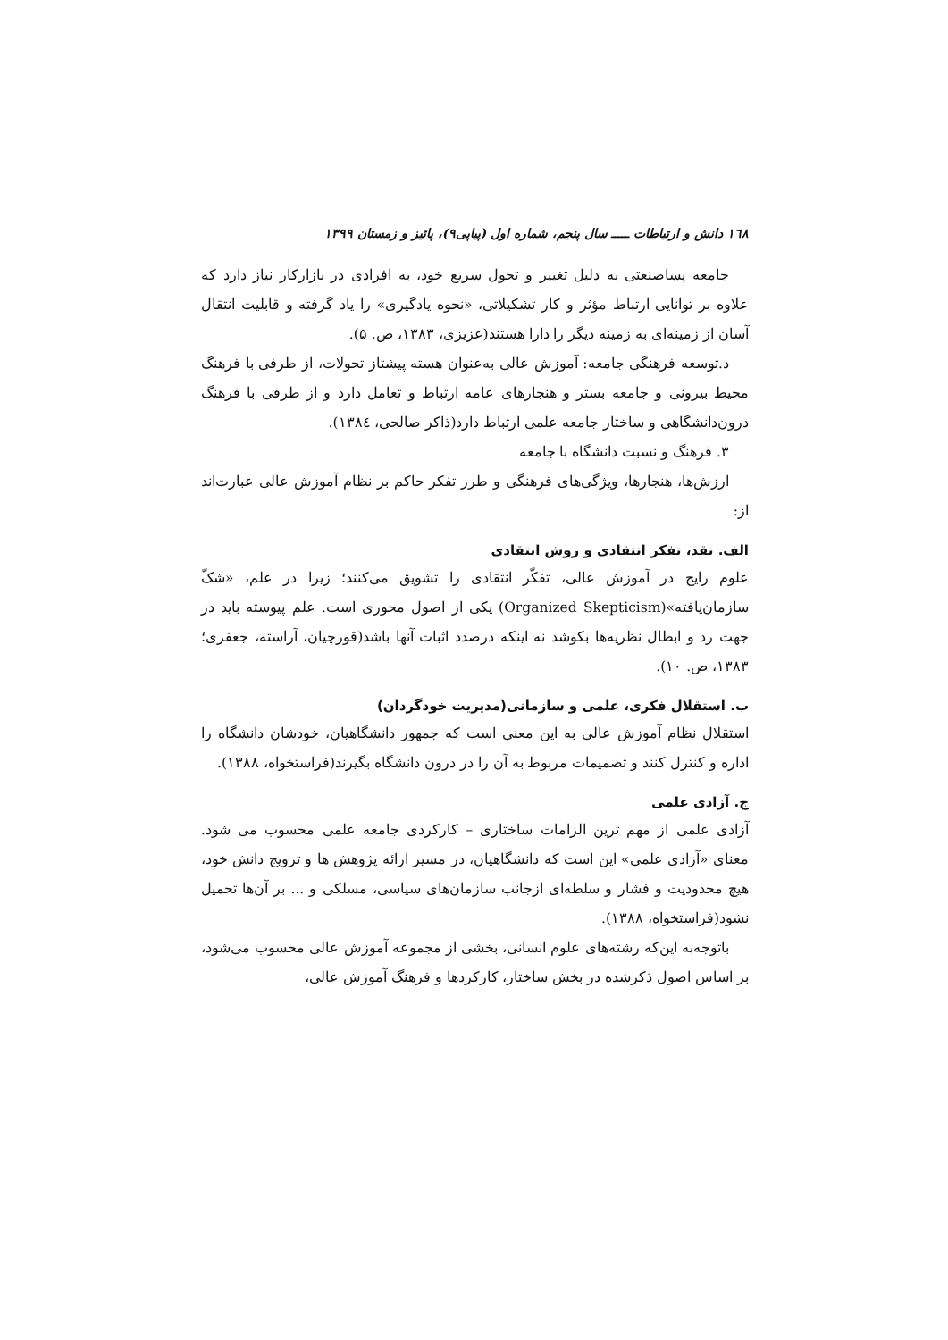١٦٨ دانش و ارتباطات ـــــ سال پنجم، شماره اول (پیاپی۹)، پائیز و زمستان ۱۳۹۹
جامعه پساصنعتی به دلیل تغییر و تحول سریع خود، به افرادی در بازارکار نیاز دارد که علاوه بر توانایی ارتباط مؤثر و کار تشکیلاتی، «نحوه یادگیری» را یاد گرفته و قابلیت انتقال آسان از زمینه‌ای به زمینه دیگر را دارا هستند(عزیزی، ۱۳۸۳، ص. ۵).
د.توسعه فرهنگی جامعه: آموزش عالی به‌عنوان هسته پیشتاز تحولات، از طرفی با فرهنگ محیط بیرونی و جامعه بستر و هنجارهای عامه ارتباط و تعامل دارد و از طرفی با فرهنگ درون‌دانشگاهی و ساختار جامعه علمی ارتباط دارد(ذاکر صالحی، ۱۳۸٤).
۳. فرهنگ و نسبت دانشگاه با جامعه
ارزش‌ها، هنجارها، ویژگی‌های فرهنگی و طرز تفکر حاکم بر نظام آموزش عالی عبارت‌اند از:
الف. نقد، تفکر انتقادی و روش انتقادی
علوم رایج در آموزش عالی، تفکّر انتقادی را تشویق می‌کنند؛ زیرا در علم، «شکّ سازمان‌یافته»(Organized Skepticism) یکی از اصول محوری است. علم پیوسته باید در جهت رد و ابطال نظریه‌ها بکوشد نه اینکه درصدد اثبات آنها باشد(قورچیان، آراسته، جعفری؛ ۱۳۸۳، ص. ۱۰).
ب. استقلال فکری، علمی و سازمانی(مدیریت خودگردان)
استقلال نظام آموزش عالی به این معنی است که جمهور دانشگاهیان، خودشان دانشگاه را اداره و کنترل کنند و تصمیمات مربوط به آن را در درون دانشگاه بگیرند(فراستخواه، ۱۳۸۸).
ج. آزادی علمی
آزادی علمی از مهم ترین الزامات ساختاری – کارکردی جامعه علمی محسوب می شود. معنای «آزادی علمی» این است که دانشگاهیان، در مسیر ارائه پژوهش ها و ترویج دانش خود، هیچ محدودیت و فشار و سلطه‌ای ازجانب سازمان‌های سیاسی، مسلکی و ... بر آن‌ها تحمیل نشود(فراستخواه، ۱۳۸۸).
باتوجه‌به این‌که رشته‌های علوم انسانی، بخشی از مجموعه آموزش عالی محسوب می‌شود، بر اساس اصول ذکرشده در بخش ساختار، کارکردها و فرهنگ آموزش عالی،